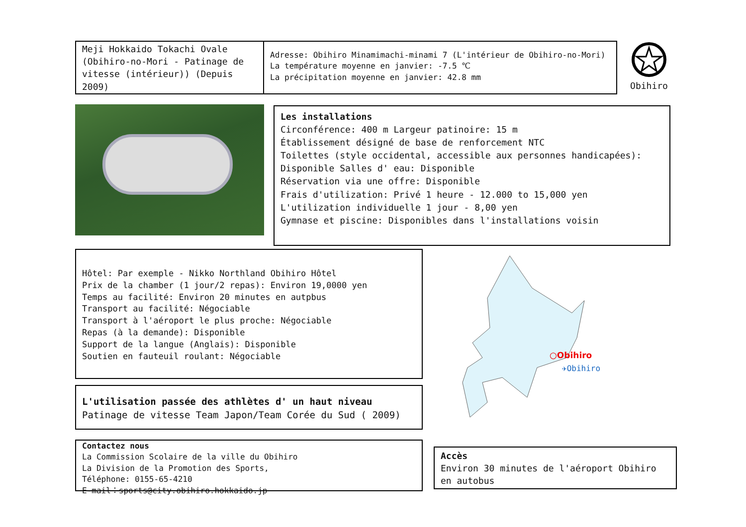Meji Hokkaido Tokachi Ovale (Obihiro-no-Mori - Patinage de vitesse (intérieur)) (Depuis 2009)
Adresse: Obihiro Minamimachi-minami 7 (L'intérieur de Obihiro-no-Mori)
La température moyenne en janvier: -7.5 ℃
La précipitation moyenne en janvier: 42.8 mm
Obihiro
Les installations
Circonférence: 400 m Largeur patinoire: 15 m
Établissement désigné de base de renforcement NTC
Toilettes (style occidental, accessible aux personnes handicapées): Disponible Salles d' eau: Disponible
Réservation via une offre: Disponible
Frais d'utilization: Privé 1 heure - 12.000 to 15,000 yen
L'utilization individuelle 1 jour - 8,00 yen
Gymnase et piscine: Disponibles dans l'installations voisin
Hôtel: Par exemple - Nikko Northland Obihiro Hôtel
Prix de la chamber (1 jour/2 repas): Environ 19,0000 yen
Temps au facilité: Environ 20 minutes en autpbus
Transport au facilité: Négociable
Transport à l'aéroport le plus proche: Négociable
Repas (à la demande): Disponible
Support de la langue (Anglais): Disponible
Soutien en fauteuil roulant: Négociable
○Obihiro
✈Obihiro
L'utilisation passée des athlètes d' un haut niveau
Patinage de vitesse Team Japon/Team Corée du Sud ( 2009)
Contactez nous
La Commission Scolaire de la ville du Obihiro
La Division de la Promotion des Sports,
Téléphone: 0155-65-4210
E-mail：sports@city.obihiro.hokkaido.jp
Accès
Environ 30 minutes de l'aéroport Obihiro en autobus